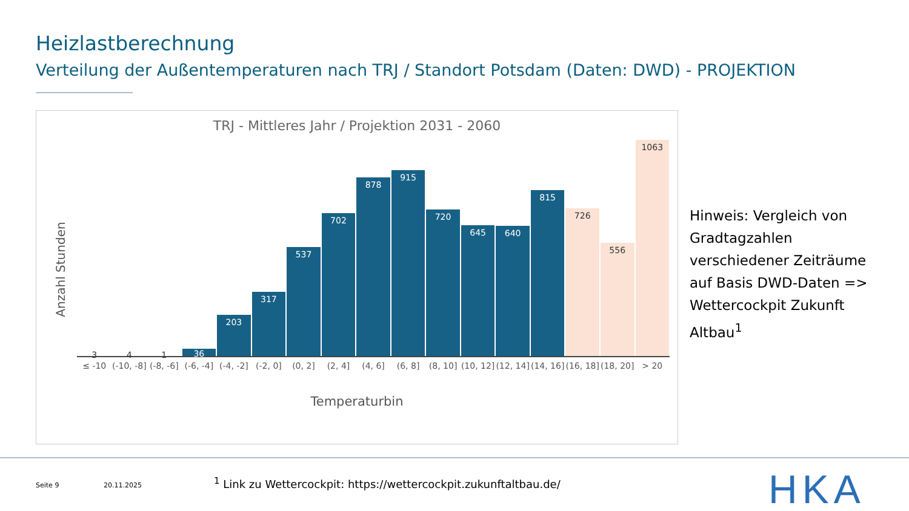Heizlastberechnung
Verteilung der Außentemperaturen nach TRJ / Standort Potsdam (Daten: DWD) - PROJEKTION
TRJ - Mittleres Jahr / Projektion 2031 - 2060
Anzahl Stunden
3
4
1
36
203
317
537
702
878
915
720
645
640
815
726
556
1063
≤ -10 (-10, -8] (-8, -6] (-6, -4] (-4, -2] (-2, 0] (0, 2] (2, 4] (4, 6] (6, 8] (8, 10] (10, 12] (12, 14] (14, 16] (16, 18] (18, 20] > 20
Temperaturbin
Hinweis: Vergleich von Gradtagzahlen verschiedener Zeiträume auf Basis DWD-Daten => Wettercockpit Zukunft Altbau<sup>1</sup>
Seite 9 20.11.2025
<sup>1</sup> Link zu Wettercockpit: https://wettercockpit.zukunftaltbau.de/
HKA